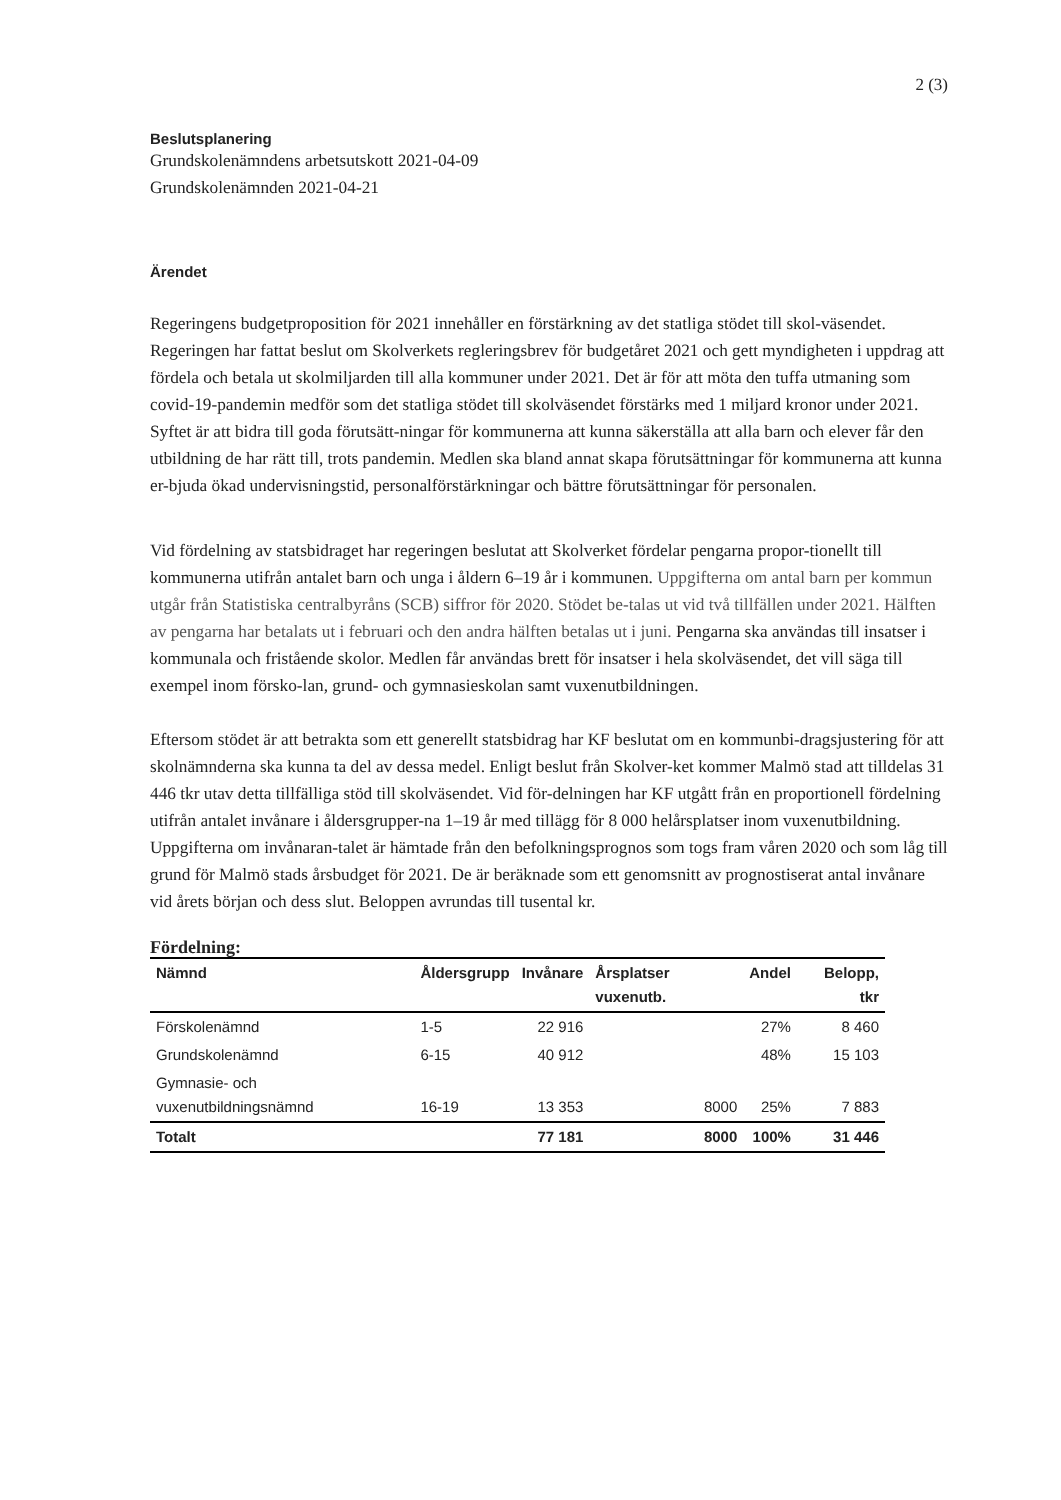2 (3)
Beslutsplanering
Grundskolenämndens arbetsutskott 2021-04-09
Grundskolenämnden 2021-04-21
Ärendet
Regeringens budgetproposition för 2021 innehåller en förstärkning av det statliga stödet till skol-väsendet. Regeringen har fattat beslut om Skolverkets regleringsbrev för budgetåret 2021 och gett myndigheten i uppdrag att fördela och betala ut skolmiljarden till alla kommuner under 2021. Det är för att möta den tuffa utmaning som covid-19-pandemin medför som det statliga stödet till skolväsendet förstärks med 1 miljard kronor under 2021. Syftet är att bidra till goda förutsätt-ningar för kommunerna att kunna säkerställa att alla barn och elever får den utbildning de har rätt till, trots pandemin. Medlen ska bland annat skapa förutsättningar för kommunerna att kunna er-bjuda ökad undervisningstid, personalförstärkningar och bättre förutsättningar för personalen.
Vid fördelning av statsbidraget har regeringen beslutat att Skolverket fördelar pengarna propor-tionellt till kommunerna utifrån antalet barn och unga i åldern 6–19 år i kommunen. Uppgifterna om antal barn per kommun utgår från Statistiska centralbyråns (SCB) siffror för 2020. Stödet be-talas ut vid två tillfällen under 2021. Hälften av pengarna har betalats ut i februari och den andra hälften betalas ut i juni. Pengarna ska användas till insatser i kommunala och fristående skolor. Medlen får användas brett för insatser i hela skolväsendet, det vill säga till exempel inom försko-lan, grund- och gymnasieskolan samt vuxenutbildningen.
Eftersom stödet är att betrakta som ett generellt statsbidrag har KF beslutat om en kommunbi-dragsjustering för att skolnämnderna ska kunna ta del av dessa medel. Enligt beslut från Skolver-ket kommer Malmö stad att tilldelas 31 446 tkr utav detta tillfälliga stöd till skolväsendet. Vid för-delningen har KF utgått från en proportionell fördelning utifrån antalet invånare i åldersgrupper-na 1–19 år med tillägg för 8 000 helårsplatser inom vuxenutbildning. Uppgifterna om invånaran-talet är hämtade från den befolkningsprognos som togs fram våren 2020 och som låg till grund för Malmö stads årsbudget för 2021. De är beräknade som ett genomsnitt av prognostiserat antal invånare vid årets början och dess slut. Beloppen avrundas till tusental kr.
Fördelning:
| Nämnd | Åldersgrupp | Invånare | Årsplatser vuxenutb. | Andel | Belopp, tkr |
| --- | --- | --- | --- | --- | --- |
| Förskolenämnd | 1-5 | 22 916 | | 27% | 8 460 |
| Grundskolenämnd | 6-15 | 40 912 | | 48% | 15 103 |
| Gymnasie- och vuxenutbildningsnämnd | 16-19 | 13 353 | 8000 | 25% | 7 883 |
| Totalt | | 77 181 | 8000 | 100% | 31 446 |